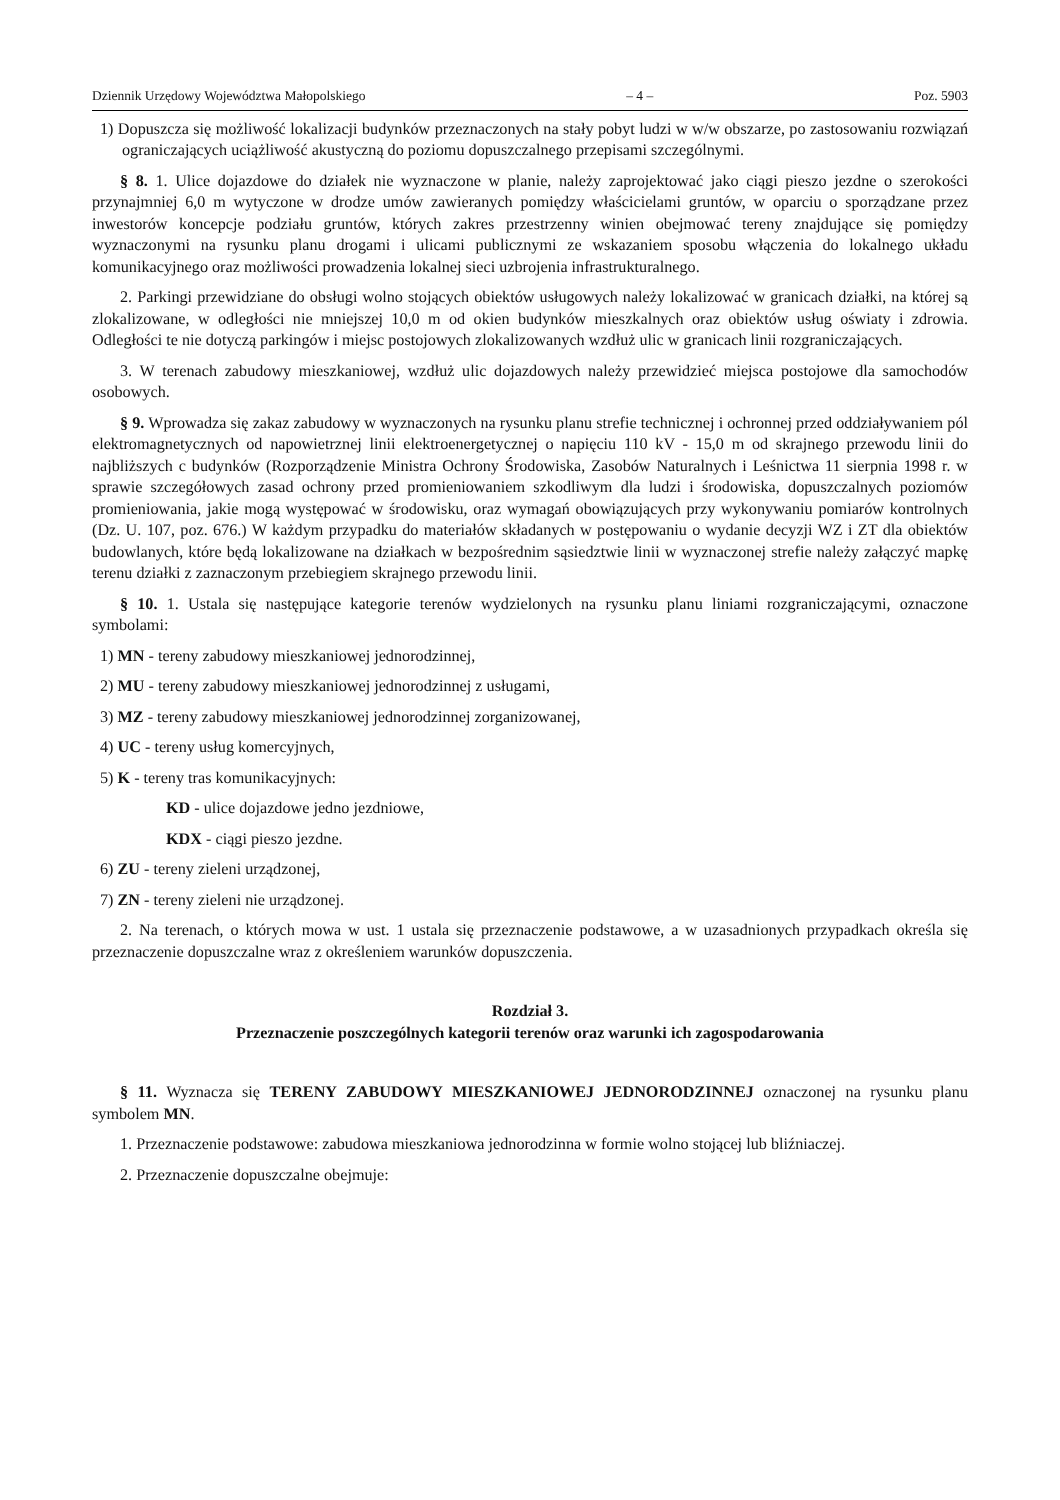Dziennik Urzędowy Województwa Małopolskiego – 4 – Poz. 5903
1) Dopuszcza się możliwość lokalizacji budynków przeznaczonych na stały pobyt ludzi w w/w obszarze, po zastosowaniu rozwiązań ograniczających uciążliwość akustyczną do poziomu dopuszczalnego przepisami szczególnymi.
§ 8. 1. Ulice dojazdowe do działek nie wyznaczone w planie, należy zaprojektować jako ciągi pieszo jezdne o szerokości przynajmniej 6,0 m wytyczone w drodze umów zawieranych pomiędzy właścicielami gruntów, w oparciu o sporządzane przez inwestorów koncepcje podziału gruntów, których zakres przestrzenny winien obejmować tereny znajdujące się pomiędzy wyznaczonymi na rysunku planu drogami i ulicami publicznymi ze wskazaniem sposobu włączenia do lokalnego układu komunikacyjnego oraz możliwości prowadzenia lokalnej sieci uzbrojenia infrastrukturalnego.
2. Parkingi przewidziane do obsługi wolno stojących obiektów usługowych należy lokalizować w granicach działki, na której są zlokalizowane, w odległości nie mniejszej 10,0 m od okien budynków mieszkalnych oraz obiektów usług oświaty i zdrowia. Odległości te nie dotyczą parkingów i miejsc postojowych zlokalizowanych wzdłuż ulic w granicach linii rozgraniczających.
3. W terenach zabudowy mieszkaniowej, wzdłuż ulic dojazdowych należy przewidzieć miejsca postojowe dla samochodów osobowych.
§ 9. Wprowadza się zakaz zabudowy w wyznaczonych na rysunku planu strefie technicznej i ochronnej przed oddziaływaniem pól elektromagnetycznych od napowietrznej linii elektroenergetycznej o napięciu 110 kV - 15,0 m od skrajnego przewodu linii do najbliższych c budynków (Rozporządzenie Ministra Ochrony Środowiska, Zasobów Naturalnych i Leśnictwa 11 sierpnia 1998 r. w sprawie szczegółowych zasad ochrony przed promieniowaniem szkodliwym dla ludzi i środowiska, dopuszczalnych poziomów promieniowania, jakie mogą występować w środowisku, oraz wymagań obowiązujących przy wykonywaniu pomiarów kontrolnych (Dz. U. 107, poz. 676.) W każdym przypadku do materiałów składanych w postępowaniu o wydanie decyzji WZ i ZT dla obiektów budowlanych, które będą lokalizowane na działkach w bezpośrednim sąsiedztwie linii w wyznaczonej strefie należy załączyć mapkę terenu działki z zaznaczonym przebiegiem skrajnego przewodu linii.
§ 10. 1. Ustala się następujące kategorie terenów wydzielonych na rysunku planu liniami rozgraniczającymi, oznaczone symbolami:
1) MN - tereny zabudowy mieszkaniowej jednorodzinnej,
2) MU - tereny zabudowy mieszkaniowej jednorodzinnej z usługami,
3) MZ - tereny zabudowy mieszkaniowej jednorodzinnej zorganizowanej,
4) UC - tereny usług komercyjnych,
5) K - tereny tras komunikacyjnych:
KD - ulice dojazdowe jedno jezdniowe,
KDX - ciągi pieszo jezdne.
6) ZU - tereny zieleni urządzonej,
7) ZN - tereny zieleni nie urządzonej.
2. Na terenach, o których mowa w ust. 1 ustala się przeznaczenie podstawowe, a w uzasadnionych przypadkach określa się przeznaczenie dopuszczalne wraz z określeniem warunków dopuszczenia.
Rozdział 3.
Przeznaczenie poszczególnych kategorii terenów oraz warunki ich zagospodarowania
§ 11. Wyznacza się TERENY ZABUDOWY MIESZKANIOWEJ JEDNORODZINNEJ oznaczonej na rysunku planu symbolem MN.
1. Przeznaczenie podstawowe: zabudowa mieszkaniowa jednorodzinna w formie wolno stojącej lub bliźniaczej.
2. Przeznaczenie dopuszczalne obejmuje: